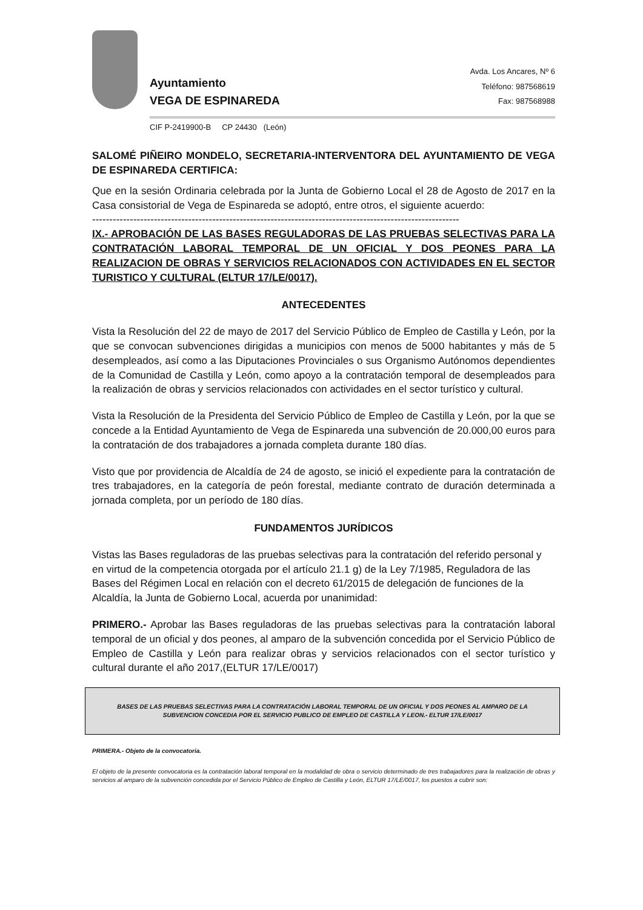Ayuntamiento
VEGA DE ESPINAREDA
Avda. Los Ancares, Nº 6
Teléfono: 987568619
Fax: 987568988
CIF P-2419900-B CP 24430 (León)
SALOMÉ PIÑEIRO MONDELO, SECRETARIA-INTERVENTORA DEL AYUNTAMIENTO DE VEGA DE ESPINAREDA CERTIFICA:
Que en la sesión Ordinaria celebrada por la Junta de Gobierno Local el 28 de Agosto de 2017 en la Casa consistorial de Vega de Espinareda se adoptó, entre otros, el siguiente acuerdo:
-----------------------------------------------------------------------------------------------------------
IX.- APROBACIÓN DE LAS BASES REGULADORAS DE LAS PRUEBAS SELECTIVAS PARA LA CONTRATACIÓN LABORAL TEMPORAL DE UN OFICIAL Y DOS PEONES PARA LA REALIZACION DE OBRAS Y SERVICIOS RELACIONADOS CON ACTIVIDADES EN EL SECTOR TURISTICO Y CULTURAL (ELTUR 17/LE/0017).
ANTECEDENTES
Vista la Resolución del 22 de mayo de 2017 del Servicio Público de Empleo de Castilla y León, por la que se convocan subvenciones dirigidas a municipios con menos de 5000 habitantes y más de 5 desempleados, así como a las Diputaciones Provinciales o sus Organismo Autónomos dependientes de la Comunidad de Castilla y León, como apoyo a la contratación temporal de desempleados para la realización de obras y servicios relacionados con actividades en el sector turístico y cultural.
Vista la Resolución de la Presidenta del Servicio Público de Empleo de Castilla y León, por la que se concede a la Entidad Ayuntamiento de Vega de Espinareda una subvención de 20.000,00 euros para la contratación de dos trabajadores a jornada completa durante 180 días.
Visto que por providencia de Alcaldía de 24 de agosto, se inició el expediente para la contratación de tres trabajadores, en la categoría de peón forestal, mediante contrato de duración determinada a jornada completa, por un período de 180 días.
FUNDAMENTOS JURÍDICOS
Vistas las Bases reguladoras de las pruebas selectivas para la contratación del referido personal y en virtud de la competencia otorgada por el artículo 21.1 g) de la Ley 7/1985, Reguladora de las Bases del Régimen Local en relación con el decreto 61/2015 de delegación de funciones de la Alcaldía, la Junta de Gobierno Local, acuerda por unanimidad:
PRIMERO.- Aprobar las Bases reguladoras de las pruebas selectivas para la contratación laboral temporal de un oficial y dos peones, al amparo de la subvención concedida por el Servicio Público de Empleo de Castilla y León para realizar obras y servicios relacionados con el sector turístico y cultural durante el año 2017,(ELTUR 17/LE/0017)
BASES DE LAS PRUEBAS SELECTIVAS PARA LA CONTRATACIÓN LABORAL TEMPORAL DE UN OFICIAL Y DOS PEONES AL AMPARO DE LA SUBVENCION CONCEDIA POR EL SERVICIO PUBLICO DE EMPLEO DE CASTILLA Y LEON.- ELTUR 17/LE/0017
PRIMERA.- Objeto de la convocatoria.
El objeto de la presente convocatoria es la contratación laboral temporal en la modalidad de obra o servicio determinado de tres trabajadores para la realización de obras y servicios al amparo de la subvención concedida por el Servicio Público de Empleo de Castilla y León, ELTUR 17/LE/0017, los puestos a cubrir son: